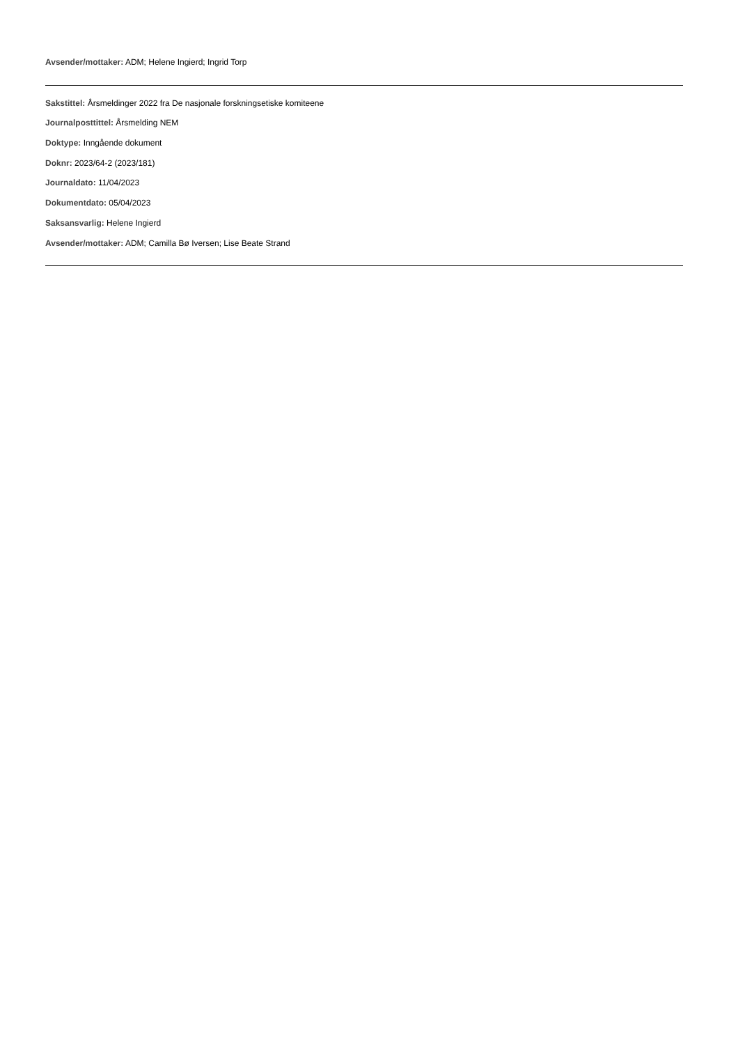Avsender/mottaker: ADM; Helene Ingierd; Ingrid Torp
Sakstittel: Årsmeldinger 2022 fra De nasjonale forskningsetiske komiteene
Journalposttittel: Årsmelding NEM
Doktype: Inngående dokument
Doknr: 2023/64-2 (2023/181)
Journaldato: 11/04/2023
Dokumentdato: 05/04/2023
Saksansvarlig: Helene Ingierd
Avsender/mottaker: ADM; Camilla Bø Iversen; Lise Beate Strand